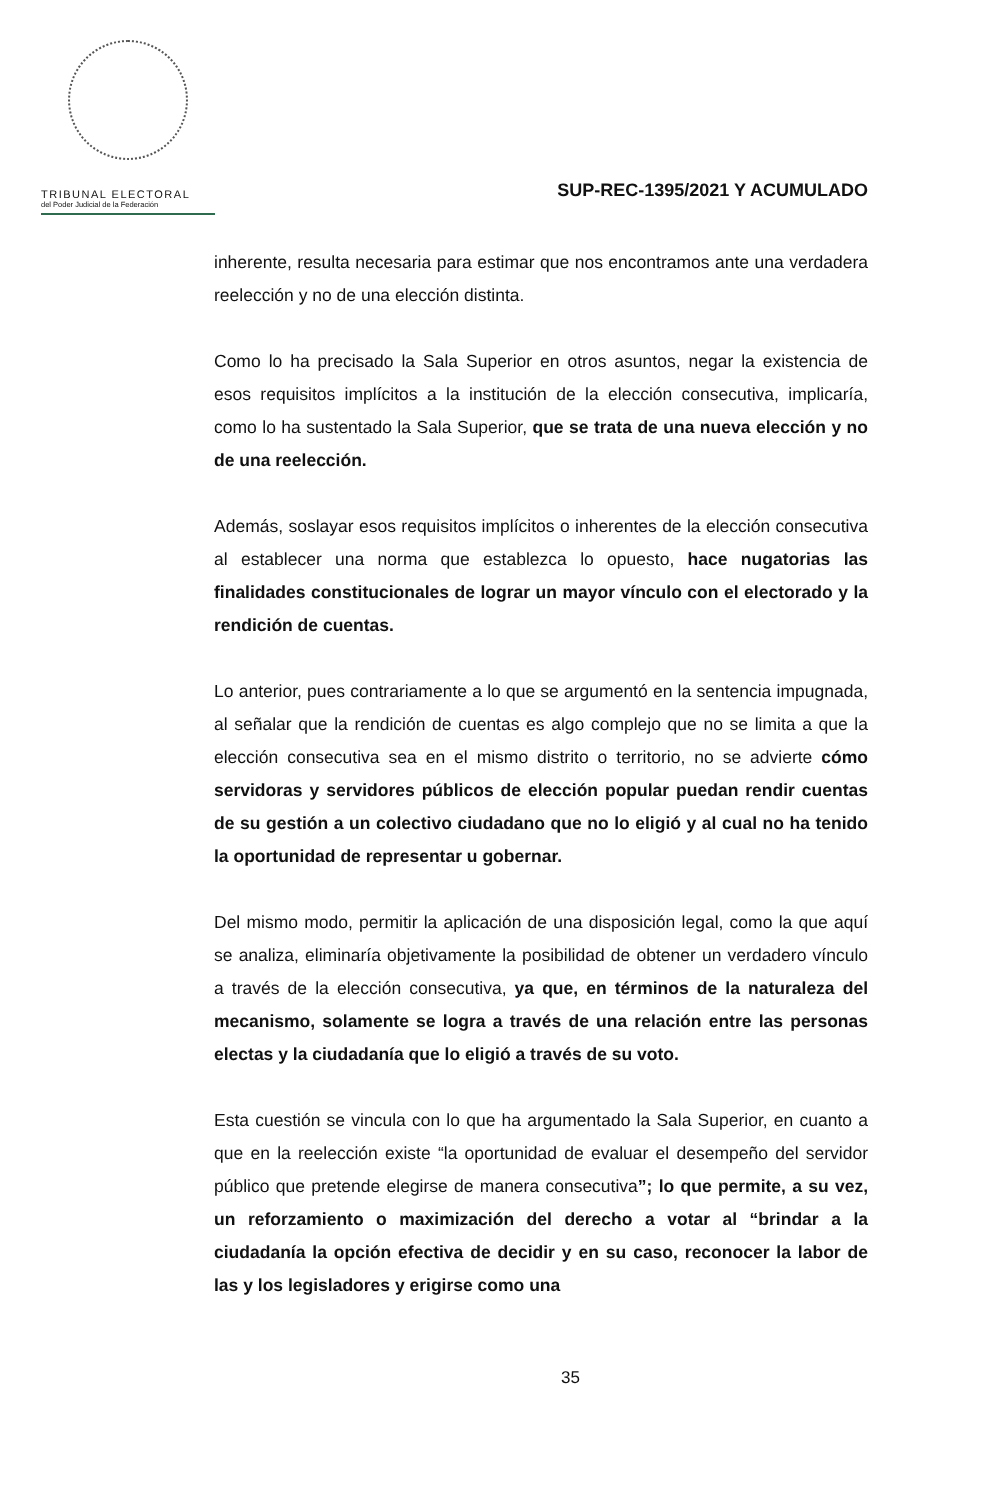TRIBUNAL ELECTORAL
del Poder Judicial de la Federación
SUP-REC-1395/2021 Y ACUMULADO
inherente, resulta necesaria para estimar que nos encontramos ante una verdadera reelección y no de una elección distinta.
Como lo ha precisado la Sala Superior en otros asuntos, negar la existencia de esos requisitos implícitos a la institución de la elección consecutiva, implicaría, como lo ha sustentado la Sala Superior, que se trata de una nueva elección y no de una reelección.
Además, soslayar esos requisitos implícitos o inherentes de la elección consecutiva al establecer una norma que establezca lo opuesto, hace nugatorias las finalidades constitucionales de lograr un mayor vínculo con el electorado y la rendición de cuentas.
Lo anterior, pues contrariamente a lo que se argumentó en la sentencia impugnada, al señalar que la rendición de cuentas es algo complejo que no se limita a que la elección consecutiva sea en el mismo distrito o territorio, no se advierte cómo servidoras y servidores públicos de elección popular puedan rendir cuentas de su gestión a un colectivo ciudadano que no lo eligió y al cual no ha tenido la oportunidad de representar u gobernar.
Del mismo modo, permitir la aplicación de una disposición legal, como la que aquí se analiza, eliminaría objetivamente la posibilidad de obtener un verdadero vínculo a través de la elección consecutiva, ya que, en términos de la naturaleza del mecanismo, solamente se logra a través de una relación entre las personas electas y la ciudadanía que lo eligió a través de su voto.
Esta cuestión se vincula con lo que ha argumentado la Sala Superior, en cuanto a que en la reelección existe “la oportunidad de evaluar el desempeño del servidor público que pretende elegirse de manera consecutiva”; lo que permite, a su vez, un reforzamiento o maximización del derecho a votar al “brindar a la ciudadanía la opción efectiva de decidir y en su caso, reconocer la labor de las y los legisladores y erigirse como una
35